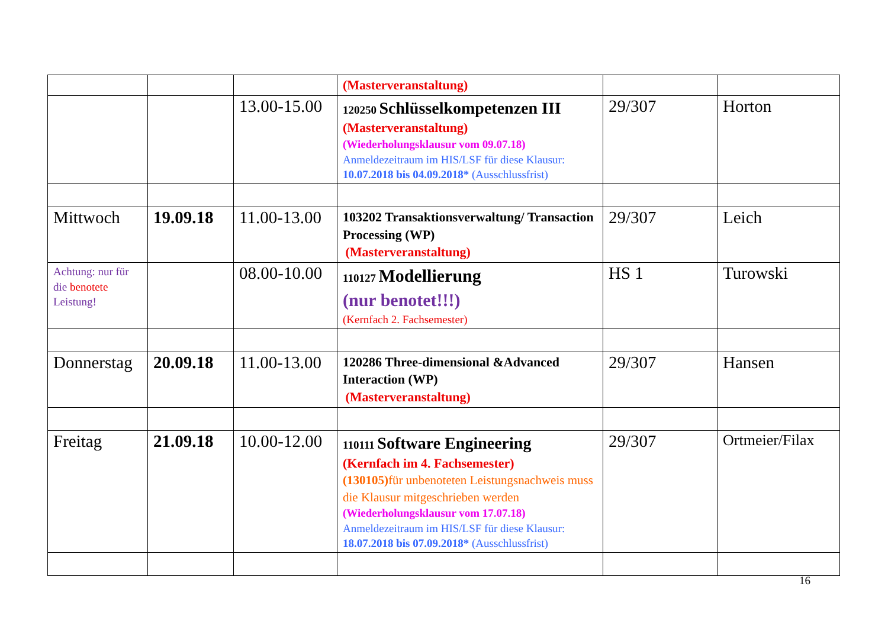| | | | (Masterveranstaltung) | | |
| | | 13.00-15.00 | 120250 Schlüsselkompetenzen III (Masterveranstaltung) (Wiederholungsklausur vom 09.07.18) Anmeldezeitraum im HIS/LSF für diese Klausur: 10.07.2018 bis 04.09.2018* (Ausschlussfrist) | 29/307 | Horton |
| Mittwoch | 19.09.18 | 11.00-13.00 | 103202 Transaktionsverwaltung/ Transaction Processing (WP) (Masterveranstaltung) | 29/307 | Leich |
| Achtung: nur für die benotete Leistung! | | 08.00-10.00 | 110127 Modellierung (nur benotet!!!) (Kernfach 2. Fachsemester) | HS 1 | Turowski |
| Donnerstag | 20.09.18 | 11.00-13.00 | 120286 Three-dimensional &Advanced Interaction (WP) (Masterveranstaltung) | 29/307 | Hansen |
| Freitag | 21.09.18 | 10.00-12.00 | 110111 Software Engineering (Kernfach im 4. Fachsemester) (130105) für unbenoteten Leistungsnachweis muss die Klausur mitgeschrieben werden (Wiederholungsklausur vom 17.07.18) Anmeldezeitraum im HIS/LSF für diese Klausur: 18.07.2018 bis 07.09.2018* (Ausschlussfrist) | 29/307 | Ortmeier/Filax |
16